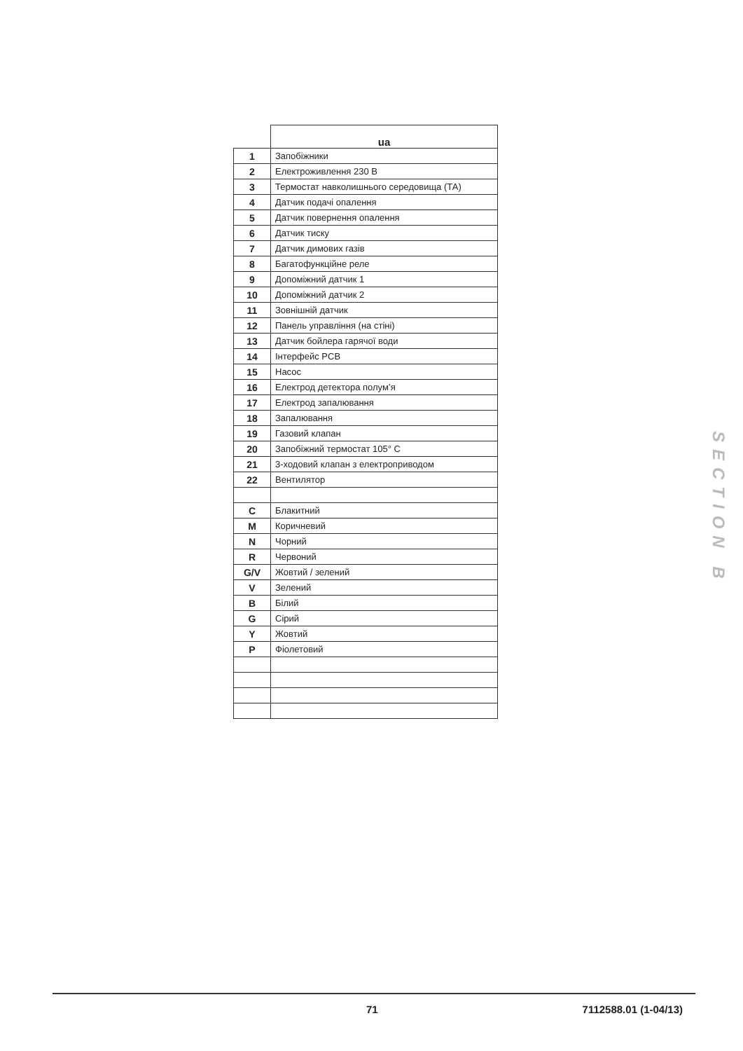| | ua |
| --- | --- |
| 1 | Запобіжники |
| 2 | Електроживлення 230 В |
| 3 | Термостат навколишнього середовища (ТА) |
| 4 | Датчик подачі опалення |
| 5 | Датчик повернення опалення |
| 6 | Датчик тиску |
| 7 | Датчик димових газів |
| 8 | Багатофункційне реле |
| 9 | Допоміжний датчик 1 |
| 10 | Допоміжний датчик 2 |
| 11 | Зовнішній датчик |
| 12 | Панель управління (на стіні) |
| 13 | Датчик бойлера гарячої води |
| 14 | Інтерфейс PCB |
| 15 | Насос |
| 16 | Електрод детектора полум’я |
| 17 | Електрод запалювання |
| 18 | Запалювання |
| 19 | Газовий клапан |
| 20 | Запобіжний термостат 105° C |
| 21 | 3-ходовий клапан з електроприводом |
| 22 | Вентилятор |
| C | Блакитний |
| M | Коричневий |
| N | Чорний |
| R | Червоний |
| G/V | Жовтий / зелений |
| V | Зелений |
| B | Білий |
| G | Сірий |
| Y | Жовтий |
| P | Фіолетовий |
SECTION B
71 7112588.01 (1-04/13)